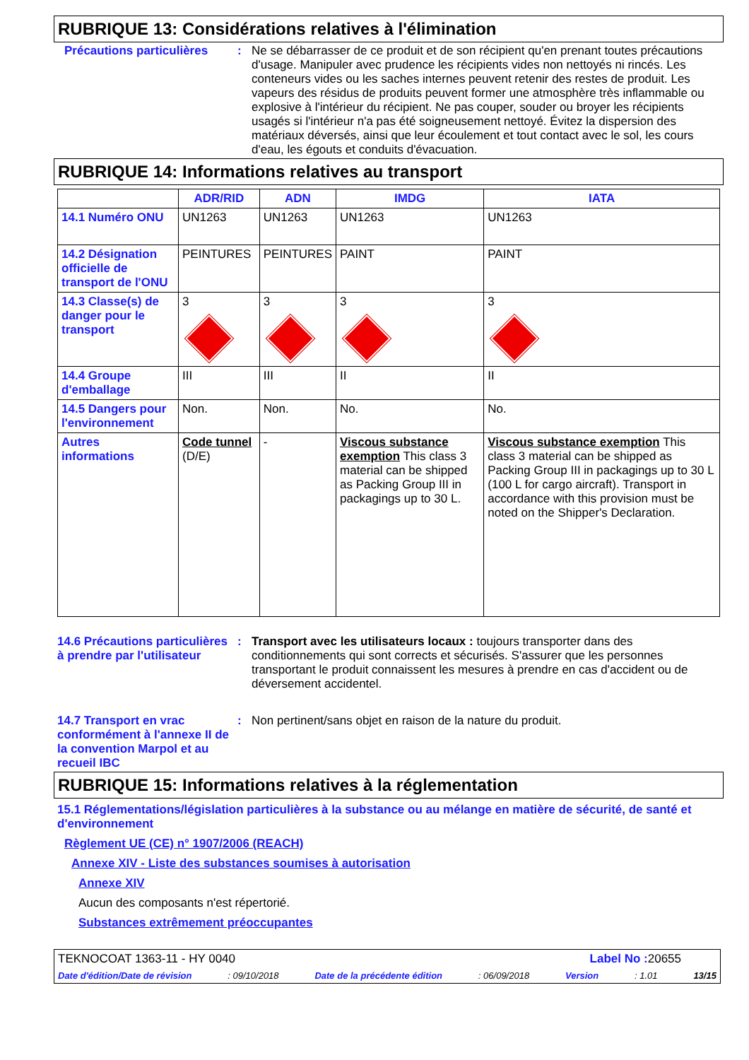RUBRIQUE 13: Considérations relatives à l'élimination
Précautions particulières
: Ne se débarrasser de ce produit et de son récipient qu'en prenant toutes précautions d'usage. Manipuler avec prudence les récipients vides non nettoyés ni rincés. Les conteneurs vides ou les saches internes peuvent retenir des restes de produit. Les vapeurs des résidus de produits peuvent former une atmosphère très inflammable ou explosive à l'intérieur du récipient. Ne pas couper, souder ou broyer les récipients usagés si l'intérieur n'a pas été soigneusement nettoyé. Évitez la dispersion des matériaux déversés, ainsi que leur écoulement et tout contact avec le sol, les cours d'eau, les égouts et conduits d'évacuation.
RUBRIQUE 14: Informations relatives au transport
| | ADR/RID | ADN | IMDG | IATA |
| --- | --- | --- | --- | --- |
| 14.1 Numéro ONU | UN1263 | UN1263 | UN1263 | UN1263 |
| 14.2 Désignation officielle de transport de l'ONU | PEINTURES | PEINTURES | PAINT | PAINT |
| 14.3 Classe(s) de danger pour le transport | 3 | 3 | 3 | 3 |
| 14.4 Groupe d'emballage | III | III | II | II |
| 14.5 Dangers pour l'environnement | Non. | Non. | No. | No. |
| Autres informations | Code tunnel (D/E) | - | Viscous substance exemption This class 3 material can be shipped as Packing Group III in packagings up to 30 L. | Viscous substance exemption This class 3 material can be shipped as Packing Group III in packagings up to 30 L (100 L for cargo aircraft). Transport in accordance with this provision must be noted on the Shipper's Declaration. |
14.6 Précautions particulières à prendre par l'utilisateur
: Transport avec les utilisateurs locaux : toujours transporter dans des conditionnements qui sont corrects et sécurisés. S'assurer que les personnes transportant le produit connaissent les mesures à prendre en cas d'accident ou de déversement accidentel.
14.7 Transport en vrac conformément à l'annexe II de la convention Marpol et au recueil IBC
: Non pertinent/sans objet en raison de la nature du produit.
RUBRIQUE 15: Informations relatives à la réglementation
15.1 Réglementations/législation particulières à la substance ou au mélange en matière de sécurité, de santé et d'environnement
Règlement UE (CE) n° 1907/2006 (REACH)
Annexe XIV - Liste des substances soumises à autorisation
Annexe XIV
Aucun des composants n'est répertorié.
Substances extrêmement préoccupantes
TEKNOCOAT 1363-11 - HY 0040 Label No : 20655
Date d'édition/Date de révision: 09/10/2018 Date de la précédente édition: 06/09/2018 Version: 1.01 13/15